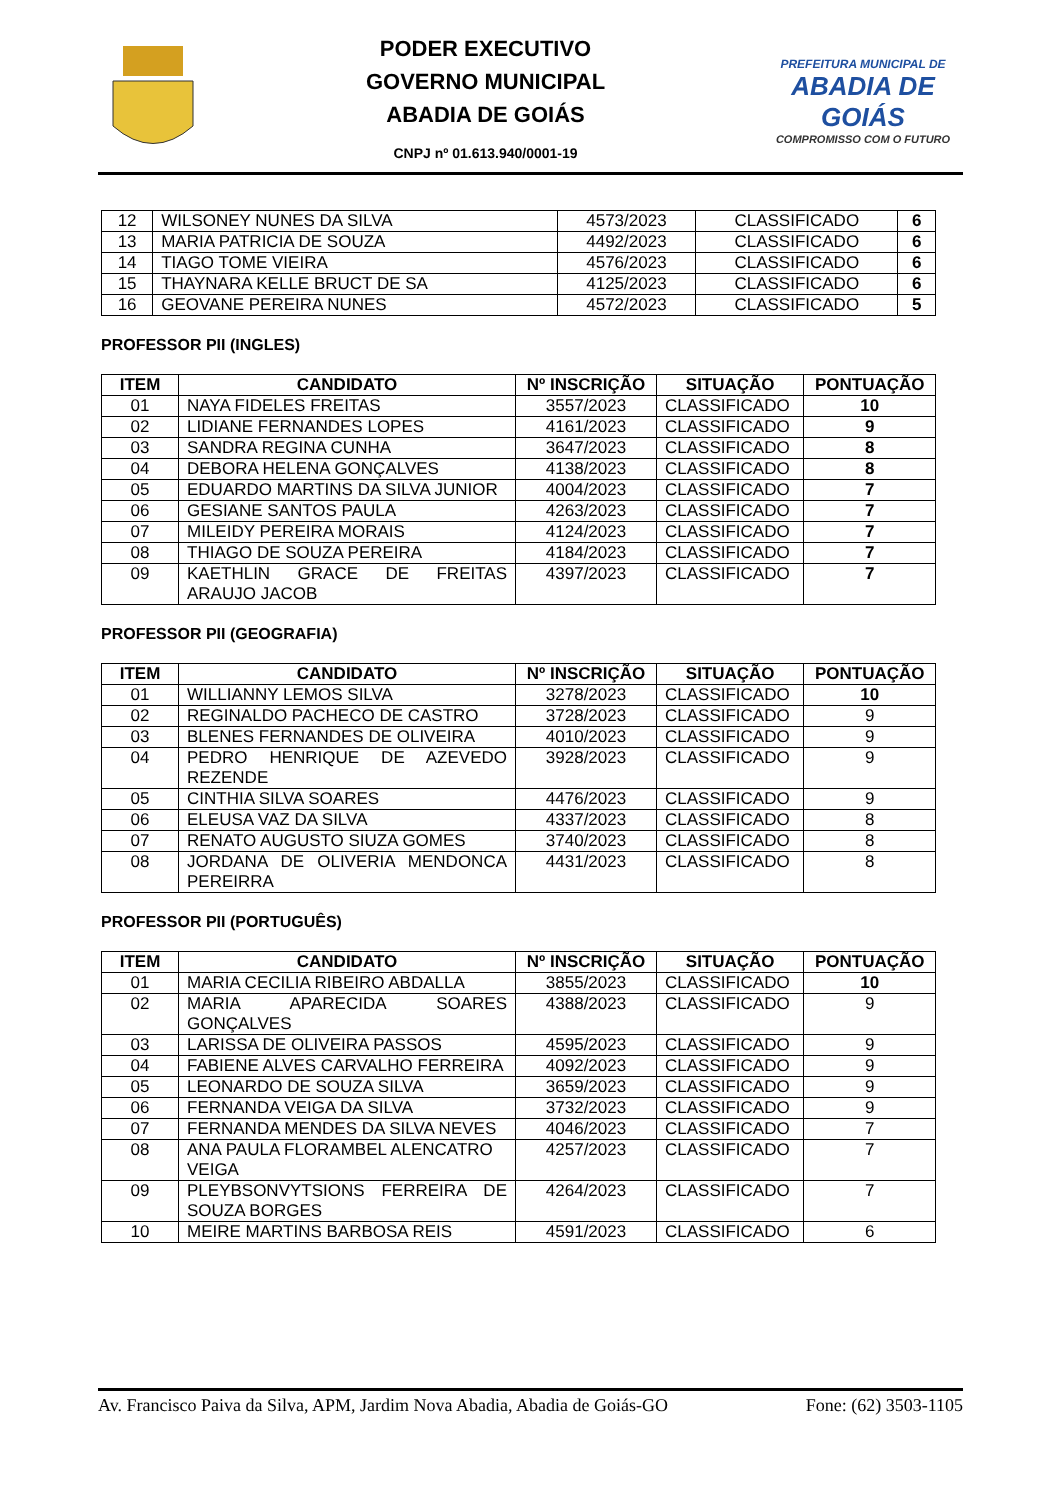PODER EXECUTIVO
GOVERNO MUNICIPAL
ABADIA DE GOIÁS
CNPJ nº 01.613.940/0001-19
PREFEITURA MUNICIPAL DE
ABADIA DE GOIÁS
COMPROMISSO COM O FUTURO
| 12 | WILSONEY NUNES DA SILVA | 4573/2023 | CLASSIFICADO | 6 |
| 13 | MARIA PATRICIA DE SOUZA | 4492/2023 | CLASSIFICADO | 6 |
| 14 | TIAGO TOME VIEIRA | 4576/2023 | CLASSIFICADO | 6 |
| 15 | THAYNARA KELLE BRUCT DE SA | 4125/2023 | CLASSIFICADO | 6 |
| 16 | GEOVANE PEREIRA NUNES | 4572/2023 | CLASSIFICADO | 5 |
PROFESSOR PII (INGLES)
| ITEM | CANDIDATO | Nº INSCRIÇÃO | SITUAÇÃO | PONTUAÇÃO |
| --- | --- | --- | --- | --- |
| 01 | NAYA FIDELES FREITAS | 3557/2023 | CLASSIFICADO | 10 |
| 02 | LIDIANE FERNANDES LOPES | 4161/2023 | CLASSIFICADO | 9 |
| 03 | SANDRA REGINA CUNHA | 3647/2023 | CLASSIFICADO | 8 |
| 04 | DEBORA HELENA GONÇALVES | 4138/2023 | CLASSIFICADO | 8 |
| 05 | EDUARDO MARTINS DA SILVA JUNIOR | 4004/2023 | CLASSIFICADO | 7 |
| 06 | GESIANE SANTOS PAULA | 4263/2023 | CLASSIFICADO | 7 |
| 07 | MILEIDY PEREIRA MORAIS | 4124/2023 | CLASSIFICADO | 7 |
| 08 | THIAGO DE SOUZA PEREIRA | 4184/2023 | CLASSIFICADO | 7 |
| 09 | KAETHLIN GRACE DE FREITAS ARAUJO JACOB | 4397/2023 | CLASSIFICADO | 7 |
PROFESSOR PII (GEOGRAFIA)
| ITEM | CANDIDATO | Nº INSCRIÇÃO | SITUAÇÃO | PONTUAÇÃO |
| --- | --- | --- | --- | --- |
| 01 | WILLIANNY LEMOS SILVA | 3278/2023 | CLASSIFICADO | 10 |
| 02 | REGINALDO PACHECO DE CASTRO | 3728/2023 | CLASSIFICADO | 9 |
| 03 | BLENES FERNANDES DE OLIVEIRA | 4010/2023 | CLASSIFICADO | 9 |
| 04 | PEDRO HENRIQUE DE AZEVEDO REZENDE | 3928/2023 | CLASSIFICADO | 9 |
| 05 | CINTHIA SILVA SOARES | 4476/2023 | CLASSIFICADO | 9 |
| 06 | ELEUSA VAZ DA SILVA | 4337/2023 | CLASSIFICADO | 8 |
| 07 | RENATO AUGUSTO SIUZA GOMES | 3740/2023 | CLASSIFICADO | 8 |
| 08 | JORDANA DE OLIVERIA MENDONCA PEREIRRA | 4431/2023 | CLASSIFICADO | 8 |
PROFESSOR PII (PORTUGUÊS)
| ITEM | CANDIDATO | Nº INSCRIÇÃO | SITUAÇÃO | PONTUAÇÃO |
| --- | --- | --- | --- | --- |
| 01 | MARIA CECILIA RIBEIRO ABDALLA | 3855/2023 | CLASSIFICADO | 10 |
| 02 | MARIA APARECIDA SOARES GONÇALVES | 4388/2023 | CLASSIFICADO | 9 |
| 03 | LARISSA DE OLIVEIRA PASSOS | 4595/2023 | CLASSIFICADO | 9 |
| 04 | FABIENE ALVES CARVALHO FERREIRA | 4092/2023 | CLASSIFICADO | 9 |
| 05 | LEONARDO DE SOUZA SILVA | 3659/2023 | CLASSIFICADO | 9 |
| 06 | FERNANDA VEIGA DA SILVA | 3732/2023 | CLASSIFICADO | 9 |
| 07 | FERNANDA MENDES DA SILVA NEVES | 4046/2023 | CLASSIFICADO | 7 |
| 08 | ANA PAULA FLORAMBEL ALENCATRO VEIGA | 4257/2023 | CLASSIFICADO | 7 |
| 09 | PLEYBSONVYTSIONS FERREIRA DE SOUZA BORGES | 4264/2023 | CLASSIFICADO | 7 |
| 10 | MEIRE MARTINS BARBOSA REIS | 4591/2023 | CLASSIFICADO | 6 |
Av. Francisco Paiva da Silva, APM, Jardim Nova Abadia, Abadia de Goiás-GO Fone: (62) 3503-1105